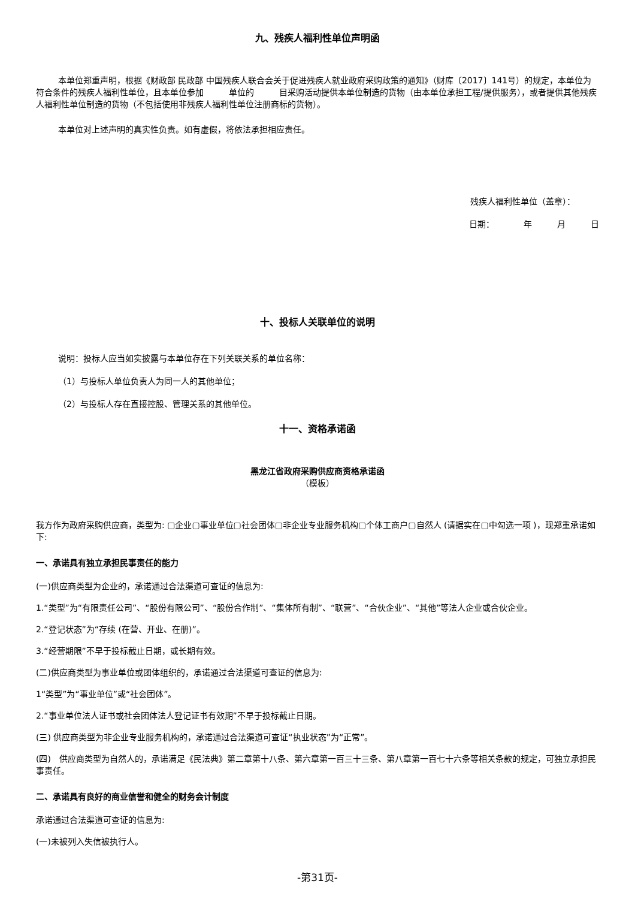九、残疾人福利性单位声明函
本单位郑重声明，根据《财政部 民政部 中国残疾人联合会关于促进残疾人就业政府采购政策的通知》（财库〔2017〕141号）的规定，本单位为符合条件的残疾人福利性单位，且本单位参加　　　单位的　　　目采购活动提供本单位制造的货物（由本单位承担工程/提供服务），或者提供其他残疾人福利性单位制造的货物（不包括使用非残疾人福利性单位注册商标的货物）。
本单位对上述声明的真实性负责。如有虚假，将依法承担相应责任。
残疾人福利性单位（盖章）：
日期：　　　　年　　　月　　　日
十、投标人关联单位的说明
说明：投标人应当如实披露与本单位存在下列关联关系的单位名称：
（1）与投标人单位负责人为同一人的其他单位；
（2）与投标人存在直接控股、管理关系的其他单位。
十一、资格承诺函
黑龙江省政府采购供应商资格承诺函
（模板）
我方作为政府采购供应商，类型为: ▢企业▢事业单位▢社会团体▢非企业专业服务机构▢个体工商户▢自然人 (请据实在▢中勾选一项 )，现郑重承诺如下:
一、承诺具有独立承担民事责任的能力
(一)供应商类型为企业的，承诺通过合法渠道可查证的信息为:
1.“类型”为“有限责任公司”、“股份有限公司”、“股份合作制”、“集体所有制”、“联营”、“合伙企业”、“其他”等法人企业或合伙企业。
2.“登记状态”为“存续 (在营、开业、在册)”。
3.“经营期限”不早于投标截止日期，或长期有效。
(二)供应商类型为事业单位或团体组织的，承诺通过合法渠道可查证的信息为:
1“类型”为“事业单位”或“社会团体”。
2.“事业单位法人证书或社会团体法人登记证书有效期”不早于投标截止日期。
(三) 供应商类型为非企业专业服务机构的，承诺通过合法渠道可查证“执业状态”为“正常”。
(四)　供应商类型为自然人的，承诺满足《民法典》第二章第十八条、第六章第一百三十三条、第八章第一百七十六条等相关条款的规定，可独立承担民事责任。
二、承诺具有良好的商业信誉和健全的财务会计制度
承诺通过合法渠道可查证的信息为:
(一)未被列入失信被执行人。
-第31页-